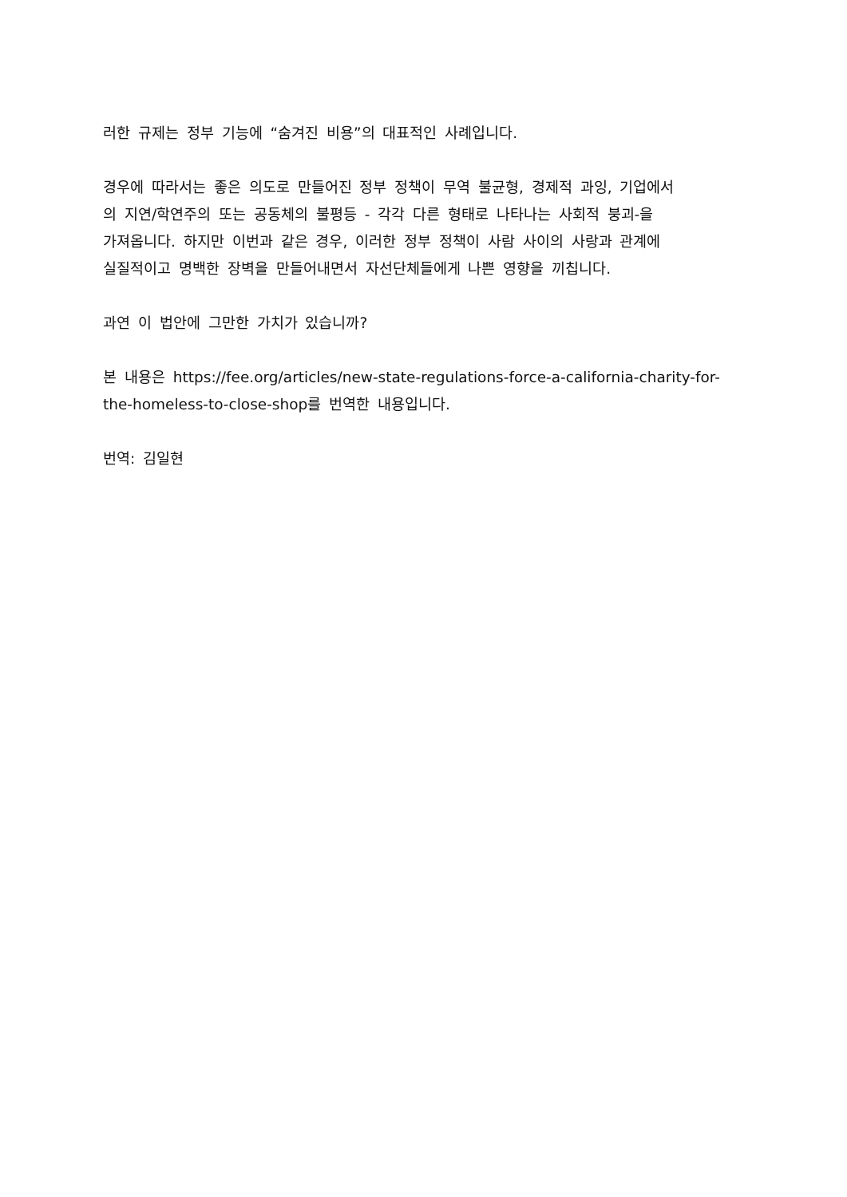러한 규제는 정부 기능에 “숨겨진 비용”의 대표적인 사례입니다.
경우에 따라서는 좋은 의도로 만들어진 정부 정책이 무역 불균형, 경제적 과잉, 기업에서
의 지연/학연주의 또는 공동체의 불평등 - 각각 다른 형태로 나타나는 사회적 붕괴-을
가져옵니다. 하지만 이번과 같은 경우, 이러한 정부 정책이 사람 사이의 사랑과 관계에
실질적이고 명백한 장벽을 만들어내면서 자선단체들에게 나쁜 영향을 끼칩니다.
과연 이 법안에 그만한 가치가 있습니까?
본 내용은 https://fee.org/articles/new-state-regulations-force-a-california-charity-for-
the-homeless-to-close-shop를 번역한 내용입니다.
번역: 김일현